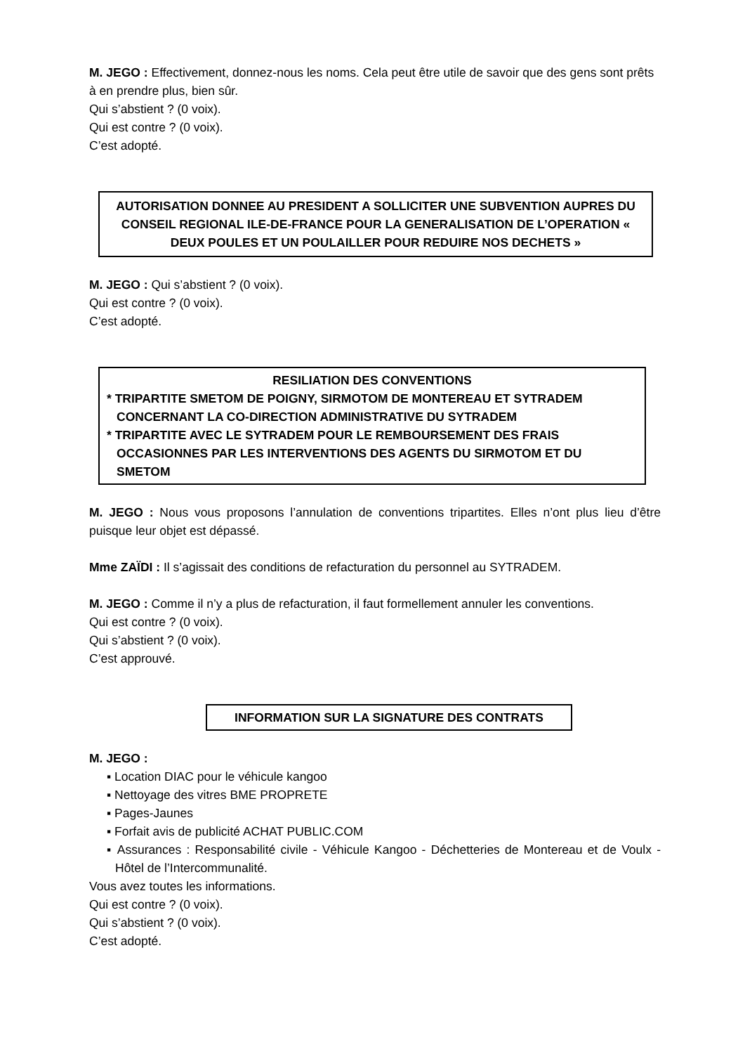M. JEGO : Effectivement, donnez-nous les noms. Cela peut être utile de savoir que des gens sont prêts à en prendre plus, bien sûr.
Qui s’abstient ? (0 voix).
Qui est contre ? (0 voix).
C’est adopté.
AUTORISATION DONNEE AU PRESIDENT A SOLLICITER UNE SUBVENTION AUPRES DU CONSEIL REGIONAL ILE-DE-FRANCE POUR LA GENERALISATION DE L’OPERATION « DEUX POULES ET UN POULAILLER POUR REDUIRE NOS DECHETS »
M. JEGO : Qui s’abstient ? (0 voix).
Qui est contre ? (0 voix).
C’est adopté.
RESILIATION DES CONVENTIONS
* TRIPARTITE SMETOM DE POIGNY, SIRMOTOM DE MONTEREAU ET SYTRADEM CONCERNANT LA CO-DIRECTION ADMINISTRATIVE DU SYTRADEM
* TRIPARTITE AVEC LE SYTRADEM POUR LE REMBOURSEMENT DES FRAIS OCCASIONNES PAR LES INTERVENTIONS DES AGENTS DU SIRMOTOM ET DU SMETOM
M. JEGO : Nous vous proposons l’annulation de conventions tripartites. Elles n’ont plus lieu d’être puisque leur objet est dépassé.
Mme ZAÏDI : Il s’agissait des conditions de refacturation du personnel au SYTRADEM.
M. JEGO : Comme il n’y a plus de refacturation, il faut formellement annuler les conventions.
Qui est contre ? (0 voix).
Qui s’abstient ? (0 voix).
C’est approuvé.
INFORMATION SUR LA SIGNATURE DES CONTRATS
M. JEGO :
▪ Location DIAC pour le véhicule kangoo
▪ Nettoyage des vitres BME PROPRETE
▪ Pages-Jaunes
▪ Forfait avis de publicité ACHAT PUBLIC.COM
▪ Assurances : Responsabilité civile - Véhicule Kangoo - Déchetteries de Montereau et de Voulx - Hôtel de l’Intercommunalité.
Vous avez toutes les informations.
Qui est contre ? (0 voix).
Qui s’abstient ? (0 voix).
C’est adopté.